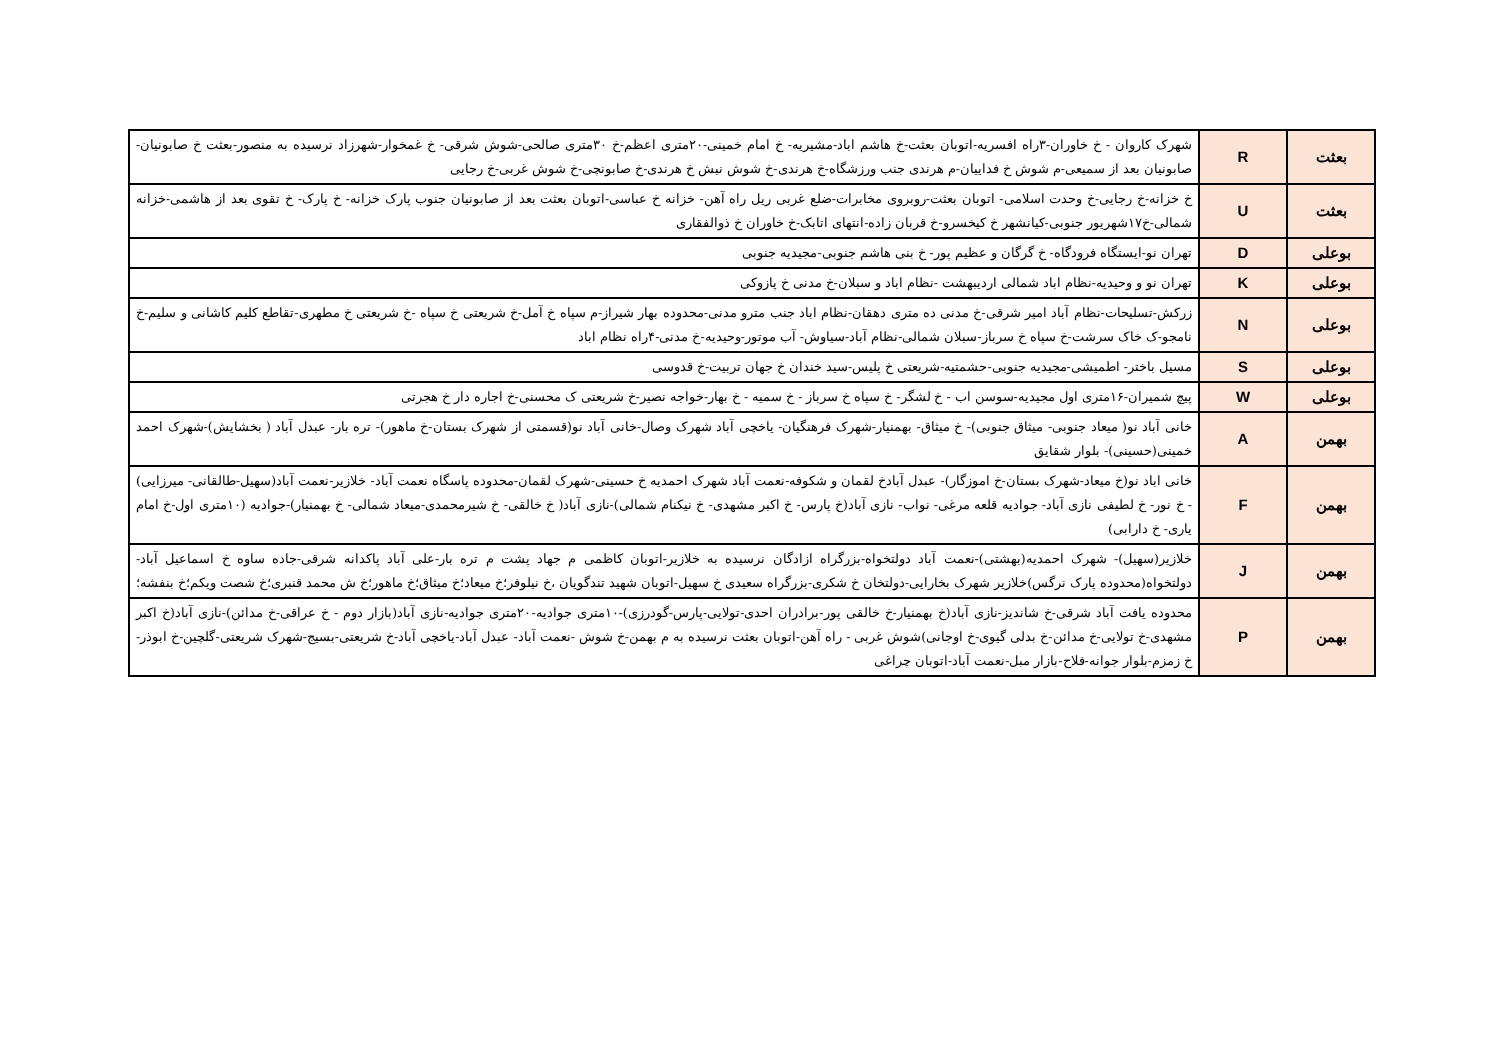| بعثت | R | شهرک کاروان - خ خاوران-۳راه افسریه-اتوبان بعثت-خ هاشم اباد-مشیریه- خ امام خمینی-۲۰متری اعظم-خ ۳۰متری صالحی-شوش شرقی- خ غمخوار-شهرزاد نرسیده به منصور-بعثت خ صابونیان-صابونیان بعد از سمیعی-م شوش خ فداییان-م هرندی جنب ورزشگاه-خ هرندی-خ شوش نبش خ هرندی-خ صابونچی-خ شوش غربی-خ رجایی |
| بعثت | U | خ خزانه-خ رجایی-خ وحدت اسلامی- اتوبان بعثت-روبروی مخابرات-ضلع غربی ریل راه آهن- خزانه خ عباسی-اتوبان بعثت بعد از صابونیان جنوب پارک خزانه- خ پارک- خ تقوی بعد از هاشمی-خزانه شمالی-خ۱۷شهریور جنوبی-کیانشهر خ کیخسرو-خ قربان زاده-انتهای اتابک-خ خاوران خ ذوالفقاری |
| بوعلی | D | تهران نو-ایستگاه فرودگاه- خ گرگان و عظیم پور- خ بنی هاشم جنوبی-مجیدیه جنوبی |
| بوعلی | K | تهران نو و وحیدیه-نظام اباد شمالی اردیبهشت -نظام اباد و سبلان-خ مدنی خ پازوکی |
| بوعلی | N | زرکش-تسلیحات-نظام آباد امیر شرقی-خ مدنی ده متری دهقان-نظام اباد جنب مترو مدنی-محدوده بهار شیراز-م سپاه خ آمل-خ شریعتی خ سپاه -خ شریعتی خ مطهری-تقاطع کلیم کاشانی و سلیم-خ نامجو-ک خاک سرشت-خ سپاه خ سرباز-سبلان شمالی-نظام آباد-سیاوش- آب موتور-وحیدیه-خ مدنی-۴راه نظام اباد |
| بوعلی | S | مسیل باختر- اطمیشی-مجیدیه جنوبی-حشمتیه-شریعتی خ پلیس-سید خندان خ جهان تربیت-خ قدوسی |
| بوعلی | W | پیچ شمیران-۱۶متری اول مجیدیه-سوسن اب - خ لشگر- خ سپاه خ سرباز - خ سمیه - خ بهار-خواجه نصیر-خ شریعتی ک محسنی-خ اجاره دار خ هجرتی |
| بهمن | A | خانی آباد نو( میعاد جنوبی- میثاق جنوبی)- خ میثاق- بهمنیار-شهرک فرهنگیان- یاخچی آباد شهرک وصال-خانی آباد نو(قسمتی از شهرک بستان-خ ماهور)- تره بار- عبدل آباد ( بخشایش)-شهرک احمد خمینی(حسینی)- بلوار شقایق |
| بهمن | F | خانی اباد نو(خ میعاد-شهرک بستان-خ اموزگار)- عبدل آبادخ لقمان و شکوفه-نعمت آباد شهرک احمدیه خ حسینی-شهرک لقمان-محدوده پاسگاه نعمت آباد- خلازیر-نعمت آباد(سهیل-طالقانی- میرزایی) - خ نور- خ لطیفی نازی آباد- جوادیه قلعه مرغی- نواب- نازی آباد(خ پارس- خ اکبر مشهدی- خ نیکنام شمالی)-نازی آباد( خ خالقی- خ شیرمحمدی-میعاد شمالی- خ بهمنیار)-جوادیه (۱۰متری اول-خ امام یاری- خ دارابی) |
| بهمن | J | خلازیر(سهیل)- شهرک احمدیه(بهشتی)-نعمت آباد دولتخواه-بزرگراه ازادگان نرسیده به خلازیر-اتوبان کاظمی م جهاد پشت م تره بار-علی آباد پاکدانه شرقی-جاده ساوه خ اسماعیل آباد-دولتخواه(محدوده پارک نرگس)خلازیر شهرک بخارایی-دولتخان خ شکری-بزرگراه سعیدی خ سهیل-اتوبان شهید تندگویان ،خ نیلوفر؛خ میعاد؛خ میثاق؛خ ماهور؛خ ش محمد قنبری؛خ شصت ویکم؛خ بنفشه؛ |
| بهمن | P | محدوده یافت آباد شرقی-خ شاندیز-نازی آباد(خ بهمنیار-خ خالقی پور-برادران احدی-تولایی-پارس-گودرزی)-۱۰متری جوادیه-۲۰متری جوادیه-نازی آباد(بازار دوم - خ عراقی-خ مدائن)-نازی آباد(خ اکبر مشهدی-خ تولایی-خ مدائن-خ بدلی گیوی-خ اوجانی)شوش غربی - راه آهن-اتوبان بعثت نرسیده به م بهمن-خ شوش -نعمت آباد- عبدل آباد-یاخچی آباد-خ شریعتی-بسیج-شهرک شریعتی-گلچین-خ ابوذر-خ زمزم-بلوار جوانه-فلاح-بازار مبل-نعمت آباد-اتوبان چراغی |